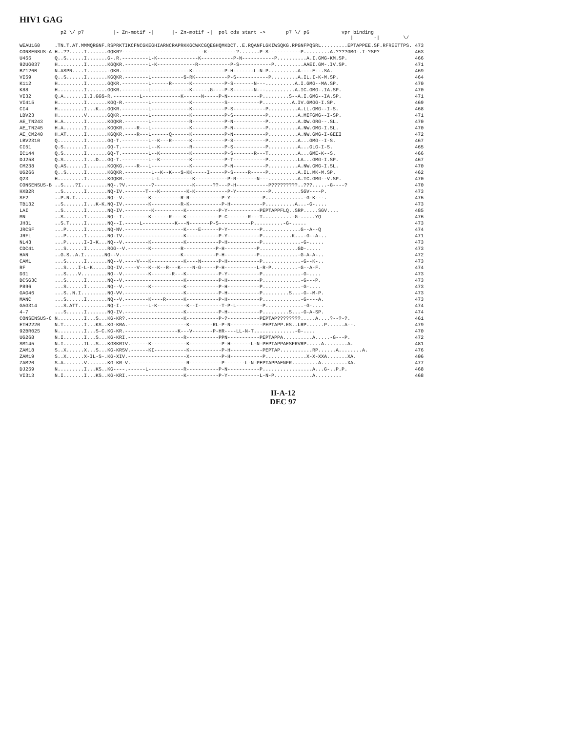HIV1 GAG
p2 \/ p7 |- Zn-motif -| |- Zn-motif -| pol cds start -> p7 \/ p6 vpr binding | -| \/
| WEAU160 | .TN.T.AT.MMMQRGNF.RSPRKTIKCFNCGKEGHIARNCRAPRKKGCWKCGQEGHQMKDCT..E.RQANFLGKIWSQKG.RPGNFPQSRL.........EPTAPPEE.SF.RFREETTPS. | 473 |
| CONSENSUS-A | H..??.....I.......GQKR?----------------------------K----------?.......P-S-----------P.........A.????GMG-.I-?SP? | 463 |
| U455 | Q..S......I.......G-.R.---------L-K--------------K-----------P-N-----------P..........A.I.GMG-KM.SP. | 466 |
| 92UG037 | H.........I.......KGQKR.--------L-K-------------R-----------P-S-----------P..........AAEI.GM-.IV.SP. | 471 |
| BZ126B | N.ASPN....I.......-QKR.-----------------------K-----------P-H-------L-N-P..........A----E--.SA. | 469 |
| VI59 | Q..S......I.......KGQKR.--------L-----------$-RK-----------P-S-----------P.........A.IL.I-K-M.SP. | 464 |
| K112 | H.........I.......GQKR.---------L------R------K-----------P-S-------N---..........A.I.GMG--MA.SP. | 470 |
| K88 | H.........I.......GQKR.---------L-------------K-----.G----P-S-------N---..........A.IC.GMG-.IA.SP. | 470 |
| VI32 | Q.A.......I.I.GG$-R.---------L-------------K------N-----P-N-----------P.........S--A.I.GMG--IA.SP. | 471 |
| VI415 | H.........I.......KGQ-R.--------L-------------K-----------S-----------P..........A.IV.GMGG-I.SP. | 469 |
| CI4 | H.........I...K...GQKR.---------L-------------K-----------P-S-----------P..........A.LL.GMG--I-S. | 468 |
| LBV23 | H.........V.......GQKR.---------L-------------K-----------P-S-----------P..........A.MIFGMG--I-SP. | 471 |
| AE_TN243 | H.A.......I.......KGQKR.--------L-------------R-----------P-N-----------P..........A.DW.GRG--.SL. | 470 |
| AE_TN245 | H.A.......I.......KGQKR.----R---L-------------K-----------P-N-----------P..........A.NW.GMG-I.SL. | 470 |
| AE_CM240 | H.AT......I.......KGQKR.----R---L------Q------K-----------P-N-----------P..........A.NW.GMG-I-GEEI | 472 |
| LBV2310 | Q.........I.......GQ-T.---------L--K---R------K-----------P-S-----------P..........A...GMG--I-S. | 467 |
| CI51 | Q.S.......I.......GQ-T.---------L--K----------R-----------P-S-----------P..........A...GLG-I-S. | 465 |
| IC144 | Q.S.......I.......GQ-T.---------L--K----------K-----------P-S-------R---T..........A...GME-K--S. | 466 |
| DJ258 | Q.S.......I...D...GQ-T.---------L--K----------K-----------P-T-----------P..........LA...GMG-I.SP. | 467 |
| CM238 | Q.AS......I.......KGQKG.----R---L-------------K-----------P-N-----------P..........A.NW.GMG-I.SL. | 470 |
| UG266 | Q..S......I.......KGQKR.---------L--K--K---$-KK-----I-----P-S-----R-----P..........A.IL.MK-M.SP. | 462 |
| Q23 | H.........I.......KGQKR.---------L-L-----------K-----------P-R-------N---..........A.TC.GMG--V.SP. | 470 |
| CONSENSUS-B | ..S....?I.........NQ-.?V.--------?-------------K------??---P-H-----------P?????????..???.....-G----? | 470 |
| HXB2R | ..S.......I.......NQ-IV.-------T---K---------K-K-----------P-Y-----------P..........SGV----P. | 473 |
| SF2 | ..P.N.I...........NQ--V.--------K----------R-R-----------P-Y-----------P.............-G-K---. | 475 |
| TB132 | ..S.......I...K-K.NQ-IV.--------K----------R-K-----------P-H-----------P..........A...-G-.... | 473 |
| LAI | ..S.......I.......NQ-IV.---------K----------K-----------P-Y-----------PEPTAPPFLQ..SRP.....SGV.... | 485 |
| MN | ..S.......I.......NQ--I.--------K------R----K-----------P-C-------R---T..........-G-.....YQ | 476 |
| JH31 | ..S.T.....I.......NQ--I.-----L-----------K---N-------P-S-----------P..........-G-..... | 473 |
| JRCSF | ...P......I.......NQ-NV.--------------------K----E------P-Y-----------P.............G--A--Q | 474 |
| JRFL | ...P......I.......NQ-IV.--------------------K-----------P-Y-----------P..........K...-G--A-.. | 471 |
| NL43 | ...P......I-I-K...NQ--V.--------K-----------K-----------P-H-----------P.............-G-..... | 473 |
| CDC41 | ...S......I.......RGG--V.-------K----------R-----------P-H-----------P.............GD-..... | 473 |
| HAN | ..G.S..A.I.......NQ--V.--------------------K-----------P-H-----------P.............-G-A-A-.. | 472 |
| CAM1 | ...S......I.......NQ--V.----V---K-----------K----N------P-H-----------P.............-G--K-.. | 473 |
| RF | ...S....I-L-K.....DQ-IV.----V---K--K--R---K----N-G-----P-H-----------L-R-P.........-G--A-F. | 474 |
| D31 | ...S....V.........NQ--V.--------K-------R---K-----------P-Y-----------P.............-G-.... | 473 |
| BCSG3C | ...S......I.......NQ--V.--------------------K-----------P-H-----------P.............-G---P. | 473 |
| P896 | ...S......I.......NQ--V.--------K-----------K-----------P-H-----------P.............-G-.... | 473 |
| GAG46 | ...S..N.I.........NQ-VV.--------------------K-----------P-H-----------P.........S...-G--M-P. | 473 |
| MANC | ...S......I.......NQ--V.--------K----R------K-----------P-H-----------P.............-G----A. | 473 |
| GAG314 | ...S.ATT..........NQ-I.---------L-K----------K--I--------T-P-L---------P.............-G-.... | 474 |
| 4-7 | ...S......I.......NQ-IV.--------------------K-----------P-H-----------P.........S...-G-A-SP. | 474 |
| CONSENSUS-C | N.........I...S...KG-KR?.-------------------K-----------P-?-----------PEPTAP????????.....A....?--?-?. | 461 |
| ETH2220 | N.T.......I...KS..KG-KRA.--------------------K--------RL-P-N-----------PEPTAPP.ES..LRP......P......A--. | 479 |
| 92BR025 | N.........I...S-C.KG-KR.------------------K---V-------P-HR----LL-N-T..............-G-.... | 470 |
| UG268 | N.I.......I...S...KG-KRI.-------------------R-----------PPN-----------PEPTAPPA..........A.....-G---P. | 472 |
| SM145 | N.I.......IL..S...KGSKRIV.------K------------K-----------P-H-------L-N-PEPTAPPAESFRVRP.....A........A. | 481 |
| ZAM18 | S..X......X...S...KG-KRSV.------KI-----------K-----------P-H-----------PEPTAP...........RP......A........A. | 476 |
| ZAM19 | S..X......X-IL-S-.KG-XIV.--------------------X-----------P-H-----------P..............X-X-XXA.......XA. | 406 |
| ZAM20 | S.A.......V.......KG-KR-V.-------------------R-----------P-------L-N-PEPTAPPAENFR.........A.........XA. | 477 |
| DJ259 | N.........I...KS..KG----.------L------------R-----------P-N-----------P.................A...G-..P.P. | 468 |
| VI313 | N.I.......I...KS..KG-KRI.-------------------K-----------P-Y-----------L-N-P.............A......... | 468 |
II-A-12
DEC 97